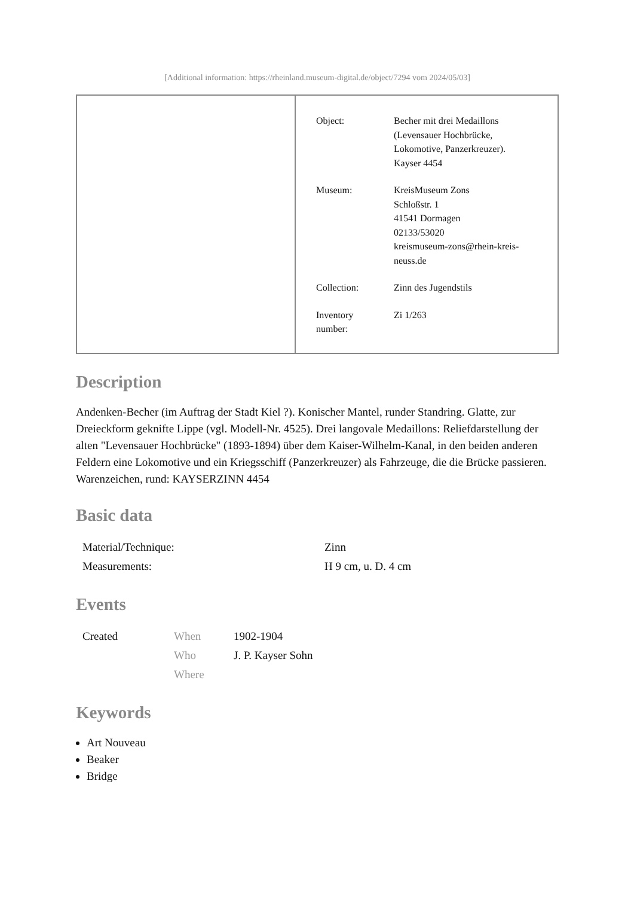[Additional information: https://rheinland.museum-digital.de/object/7294 vom 2024/05/03]
| Object: | Becher mit drei Medaillons (Levensauer Hochbrücke, Lokomotive, Panzerkreuzer). Kayser 4454 |
| Museum: | KreisMuseum Zons Schloßstr. 1 41541 Dormagen 02133/53020 kreismuseum-zons@rhein-kreis- neuss.de |
| Collection: | Zinn des Jugendstils |
| Inventory number: | Zi 1/263 |
Description
Andenken-Becher (im Auftrag der Stadt Kiel ?). Konischer Mantel, runder Standring. Glatte, zur Dreieckform geknifte Lippe (vgl. Modell-Nr. 4525). Drei langovale Medaillons: Reliefdarstellung der alten "Levensauer Hochbrücke" (1893-1894) über dem Kaiser-Wilhelm-Kanal, in den beiden anderen Feldern eine Lokomotive und ein Kriegsschiff (Panzerkreuzer) als Fahrzeuge, die die Brücke passieren.
Warenzeichen, rund: KAYSERZINN 4454
Basic data
| Material/Technique: | Zinn |
| Measurements: | H 9 cm, u. D. 4 cm |
Events
| Created | When | 1902-1904 |
| | Who | J. P. Kayser Sohn |
| | Where | |
Keywords
Art Nouveau
Beaker
Bridge